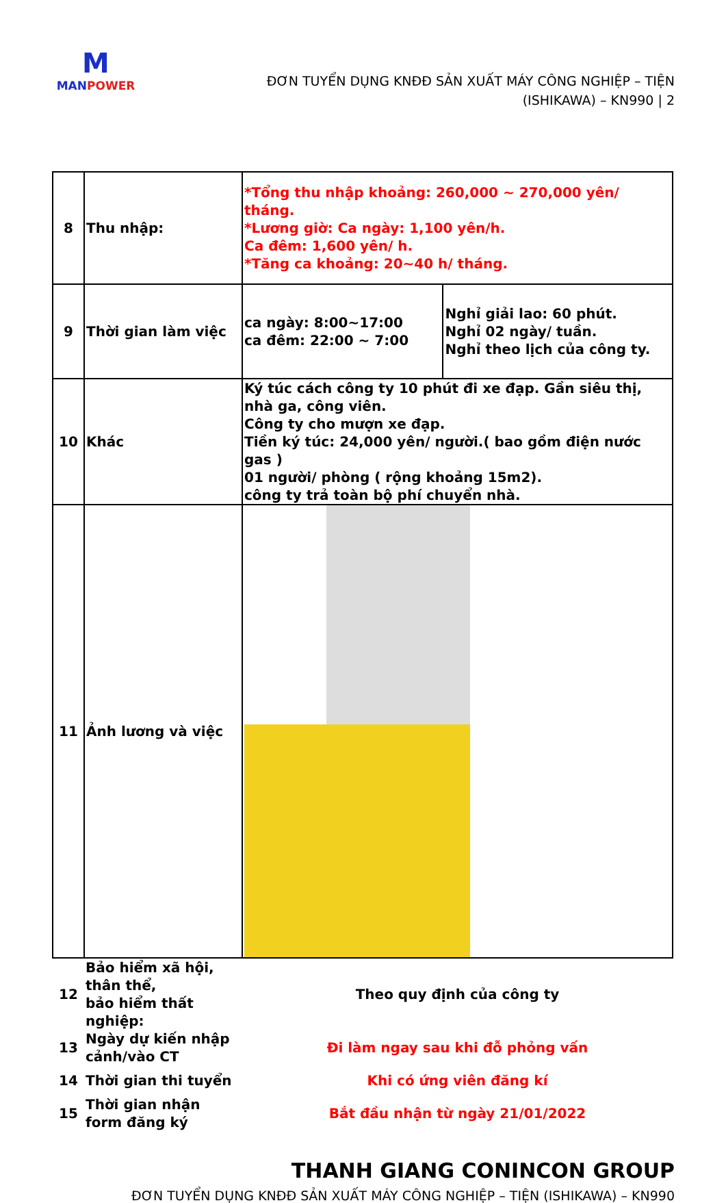M
MANPOWER
ĐƠN TUYỂN DỤNG KNĐĐ SẢN XUẤT MÁY CÔNG NGHIỆP – TIỆN
(ISHIKAWA) – KN990 | 2
| 8 | Thu nhập: | *Tổng thu nhập khoảng: 260,000 ~ 270,000 yên/ tháng. *Lương giờ: Ca ngày: 1,100 yên/h. Ca đêm: 1,600 yên/ h. *Tăng ca khoảng: 20~40 h/ tháng. | |
| 9 | Thời gian làm việc | ca ngày: 8:00~17:00 ca đêm: 22:00 ~ 7:00 | Nghỉ giải lao: 60 phút. Nghỉ 02 ngày/ tuần. Nghỉ theo lịch của công ty. |
| 10 | Khác | Ký túc cách công ty 10 phút đi xe đạp. Gần siêu thị, nhà ga, công viên. Công ty cho mượn xe đạp. Tiền ký túc: 24,000 yên/ người.( bao gồm điện nước gas ) 01 người/ phòng ( rộng khoảng 15m2). công ty trả toàn bộ phí chuyển nhà. | |
| 11 | Ảnh lương và việc | | |
| 12 | Bảo hiểm xã hội, thân thể, bảo hiểm thất nghiệp: | Theo quy định của công ty | |
| 13 | Ngày dự kiến nhập cảnh/vào CT | Đi làm ngay sau khi đỗ phỏng vấn | |
| 14 | Thời gian thi tuyển | Khi có ứng viên đăng kí | |
| 15 | Thời gian nhận form đăng ký | Bắt đầu nhận từ ngày 21/01/2022 | |
THANH GIANG CONINCON GROUP
ĐƠN TUYỂN DỤNG KNĐĐ SẢN XUẤT MÁY CÔNG NGHIỆP – TIỆN (ISHIKAWA) – KN990